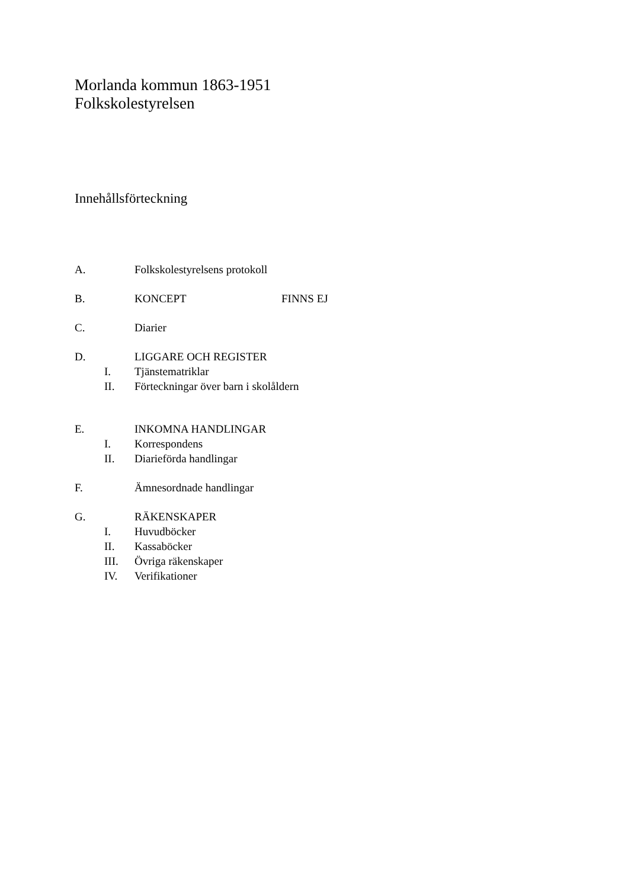Morlanda kommun 1863-1951
Folkskolestyrelsen
Innehållsförteckning
A. Folkskolestyrelsens protokoll
B. KONCEPT FINNS EJ
C. Diarier
D. LIGGARE OCH REGISTER
I. Tjänstematriklar
II. Förteckningar över barn i skolåldern
E. INKOMNA HANDLINGAR
I. Korrespondens
II. Diarieförda handlingar
F. Ämnesordnade handlingar
G. RÄKENSKAPER
I. Huvudböcker
II. Kassaböcker
III. Övriga räkenskaper
IV. Verifikationer